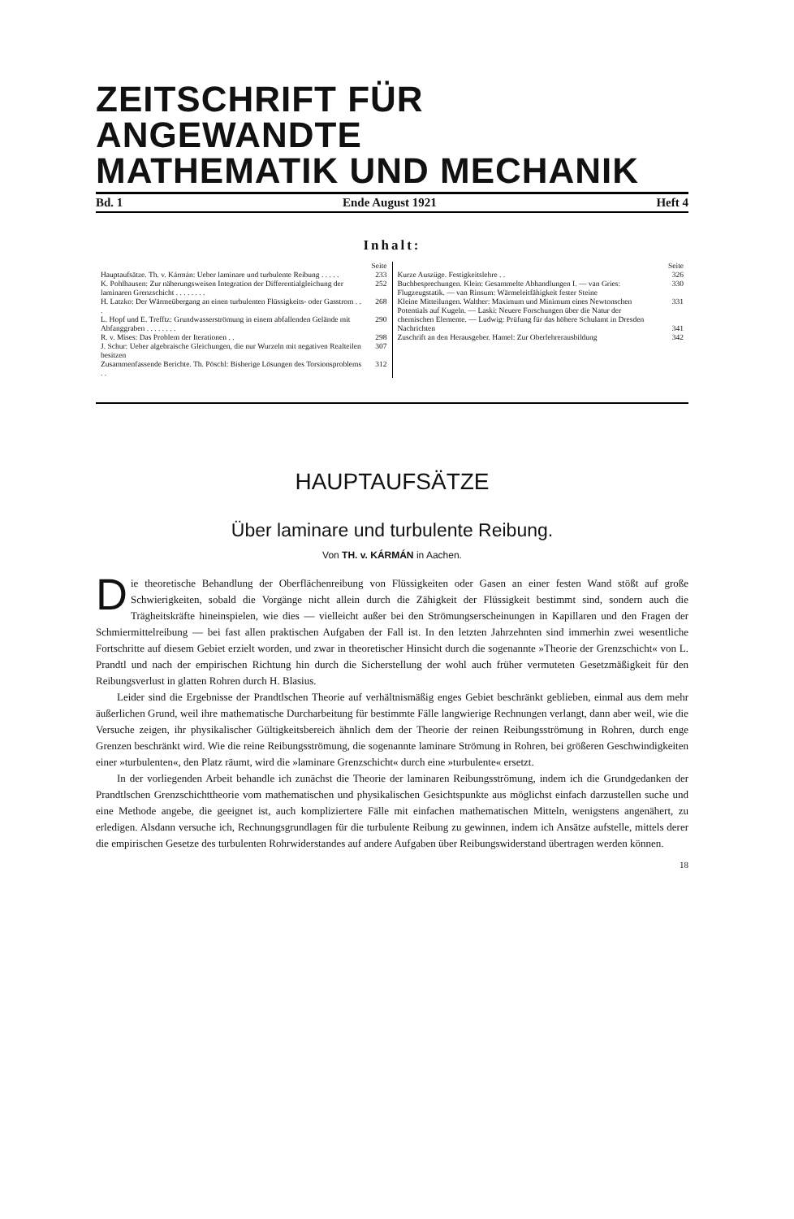ZEITSCHRIFT FÜR ANGEWANDTE
MATHEMATIK UND MECHANIK
Bd. 1 Ende August 1921 Heft 4
Inhalt:
| / / Seite / / Hauptaufsätze. Th. v. Kármán: Ueber laminare und turbulente Reibung . . . . . / 233 / / K. Pohlhausen: Zur näherungsweisen Integration der Differentialgleichung der laminaren Grenzschicht . . . . . . . . / 252 / / H. Latzko: Der Wärmeübergang an einen turbulenten Flüssigkeits- oder Gasstrom . . . / 268 / / L. Hopf und E. Trefftz: Grundwasserströmung in einem abfallenden Gelände mit Abfanggraben . . . . . . . . / 290 / / R. v. Mises: Das Problem der Iterationen . . / 298 / / J. Schur: Ueber algebraische Gleichungen, die nur Wurzeln mit negativen Realteilen besitzen / 307 / / Zusammenfassende Berichte. Th. Pöschl: Bisherige Lösungen des Torsionsproblems . . / 312 / | / / Seite / / Kurze Auszüge. Festigkeitslehre . . / 326 / / Buchbesprechungen. Klein: Gesammelte Abhandlungen I. — van Gries: Flugzeugstatik. — van Rinsum: Wärmeleitfähigkeit fester Steine / 330 / / Kleine Mitteilungen. Walther: Maximum und Minimum eines Newtonschen Potentials auf Kugeln. — Laski: Neuere Forschungen über die Natur der chemischen Elemente. — Ludwig: Prüfung für das höhere Schulamt in Dresden / 331 / / Nachrichten / 341 / / Zuschrift an den Herausgeber. Hamel: Zur Oberlehrerausbildung / 342 / |
HAUPTAUFSÄTZE
Über laminare und turbulente Reibung.
Von TH. v. KÁRMÁN in Aachen.
Die theoretische Behandlung der Oberflächenreibung von Flüssigkeiten oder Gasen an einer festen Wand stößt auf große Schwierigkeiten, sobald die Vorgänge nicht allein durch die Zähigkeit der Flüssigkeit bestimmt sind, sondern auch die Trägheitskräfte hineinspielen, wie dies — vielleicht außer bei den Strömungserscheinungen in Kapillaren und den Fragen der Schmiermittelreibung — bei fast allen praktischen Aufgaben der Fall ist. In den letzten Jahrzehnten sind immerhin zwei wesentliche Fortschritte auf diesem Gebiet erzielt worden, und zwar in theoretischer Hinsicht durch die sogenannte »Theorie der Grenzschicht« von L. Prandtl und nach der empirischen Richtung hin durch die Sicherstellung der wohl auch früher vermuteten Gesetzmäßigkeit für den Reibungsverlust in glatten Rohren durch H. Blasius.
Leider sind die Ergebnisse der Prandtlschen Theorie auf verhältnismäßig enges Gebiet beschränkt geblieben, einmal aus dem mehr äußerlichen Grund, weil ihre mathematische Durcharbeitung für bestimmte Fälle langwierige Rechnungen verlangt, dann aber weil, wie die Versuche zeigen, ihr physikalischer Gültigkeitsbereich ähnlich dem der Theorie der reinen Reibungsströmung in Rohren, durch enge Grenzen beschränkt wird. Wie die reine Reibungsströmung, die sogenannte laminare Strömung in Rohren, bei größeren Geschwindigkeiten einer »turbulenten«, den Platz räumt, wird die »laminare Grenzschicht« durch eine »turbulente« ersetzt.
In der vorliegenden Arbeit behandle ich zunächst die Theorie der laminaren Reibungsströmung, indem ich die Grundgedanken der Prandtlschen Grenzschichttheorie vom mathematischen und physikalischen Gesichtspunkte aus möglichst einfach darzustellen suche und eine Methode angebe, die geeignet ist, auch kompliziertere Fälle mit einfachen mathematischen Mitteln, wenigstens angenähert, zu erledigen. Alsdann versuche ich, Rechnungsgrundlagen für die turbulente Reibung zu gewinnen, indem ich Ansätze aufstelle, mittels derer die empirischen Gesetze des turbulenten Rohrwiderstandes auf andere Aufgaben über Reibungswiderstand übertragen werden können.
18